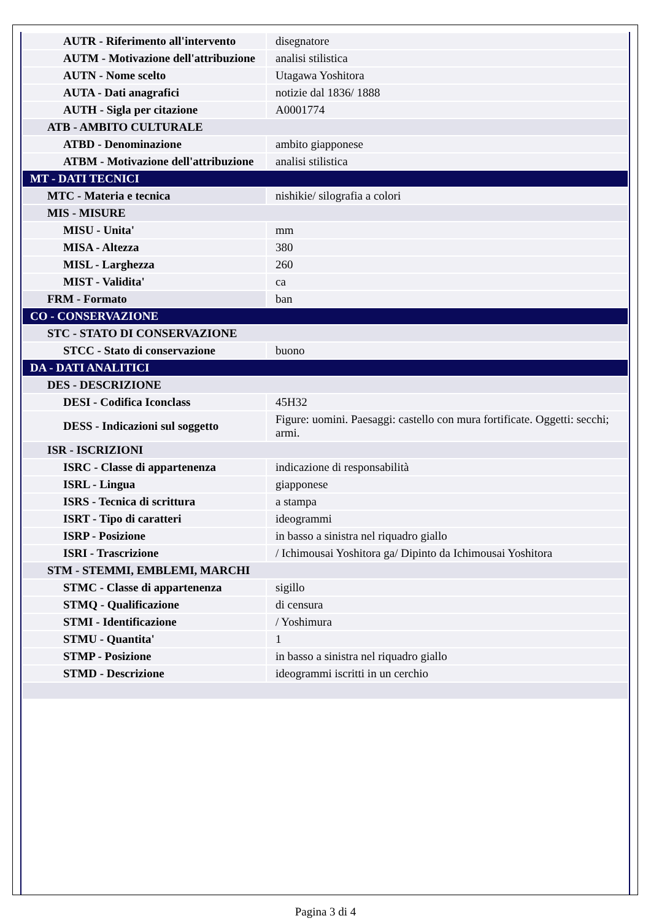| AUTR - Riferimento all'intervento | disegnatore |
| AUTM - Motivazione dell'attribuzione | analisi stilistica |
| AUTN - Nome scelto | Utagawa Yoshitora |
| AUTA - Dati anagrafici | notizie dal 1836/ 1888 |
| AUTH - Sigla per citazione | A0001774 |
| ATB - AMBITO CULTURALE | |
| ATBD - Denominazione | ambito giapponese |
| ATBM - Motivazione dell'attribuzione | analisi stilistica |
| MT - DATI TECNICI | |
| MTC - Materia e tecnica | nishikie/ silografia a colori |
| MIS - MISURE | |
| MISU - Unita' | mm |
| MISA - Altezza | 380 |
| MISL - Larghezza | 260 |
| MIST - Validita' | ca |
| FRM - Formato | ban |
| CO - CONSERVAZIONE | |
| STC - STATO DI CONSERVAZIONE | |
| STCC - Stato di conservazione | buono |
| DA - DATI ANALITICI | |
| DES - DESCRIZIONE | |
| DESI - Codifica Iconclass | 45H32 |
| DESS - Indicazioni sul soggetto | Figure: uomini. Paesaggi: castello con mura fortificate. Oggetti: secchi; armi. |
| ISR - ISCRIZIONI | |
| ISRC - Classe di appartenenza | indicazione di responsabilità |
| ISRL - Lingua | giapponese |
| ISRS - Tecnica di scrittura | a stampa |
| ISRT - Tipo di caratteri | ideogrammi |
| ISRP - Posizione | in basso a sinistra nel riquadro giallo |
| ISRI - Trascrizione | / Ichimousai Yoshitora ga/ Dipinto da Ichimousai Yoshitora |
| STM - STEMMI, EMBLEMI, MARCHI | |
| STMC - Classe di appartenenza | sigillo |
| STMQ - Qualificazione | di censura |
| STMI - Identificazione | / Yoshimura |
| STMU - Quantita' | 1 |
| STMP - Posizione | in basso a sinistra nel riquadro giallo |
| STMD - Descrizione | ideogrammi iscritti in un cerchio |
Pagina 3 di 4